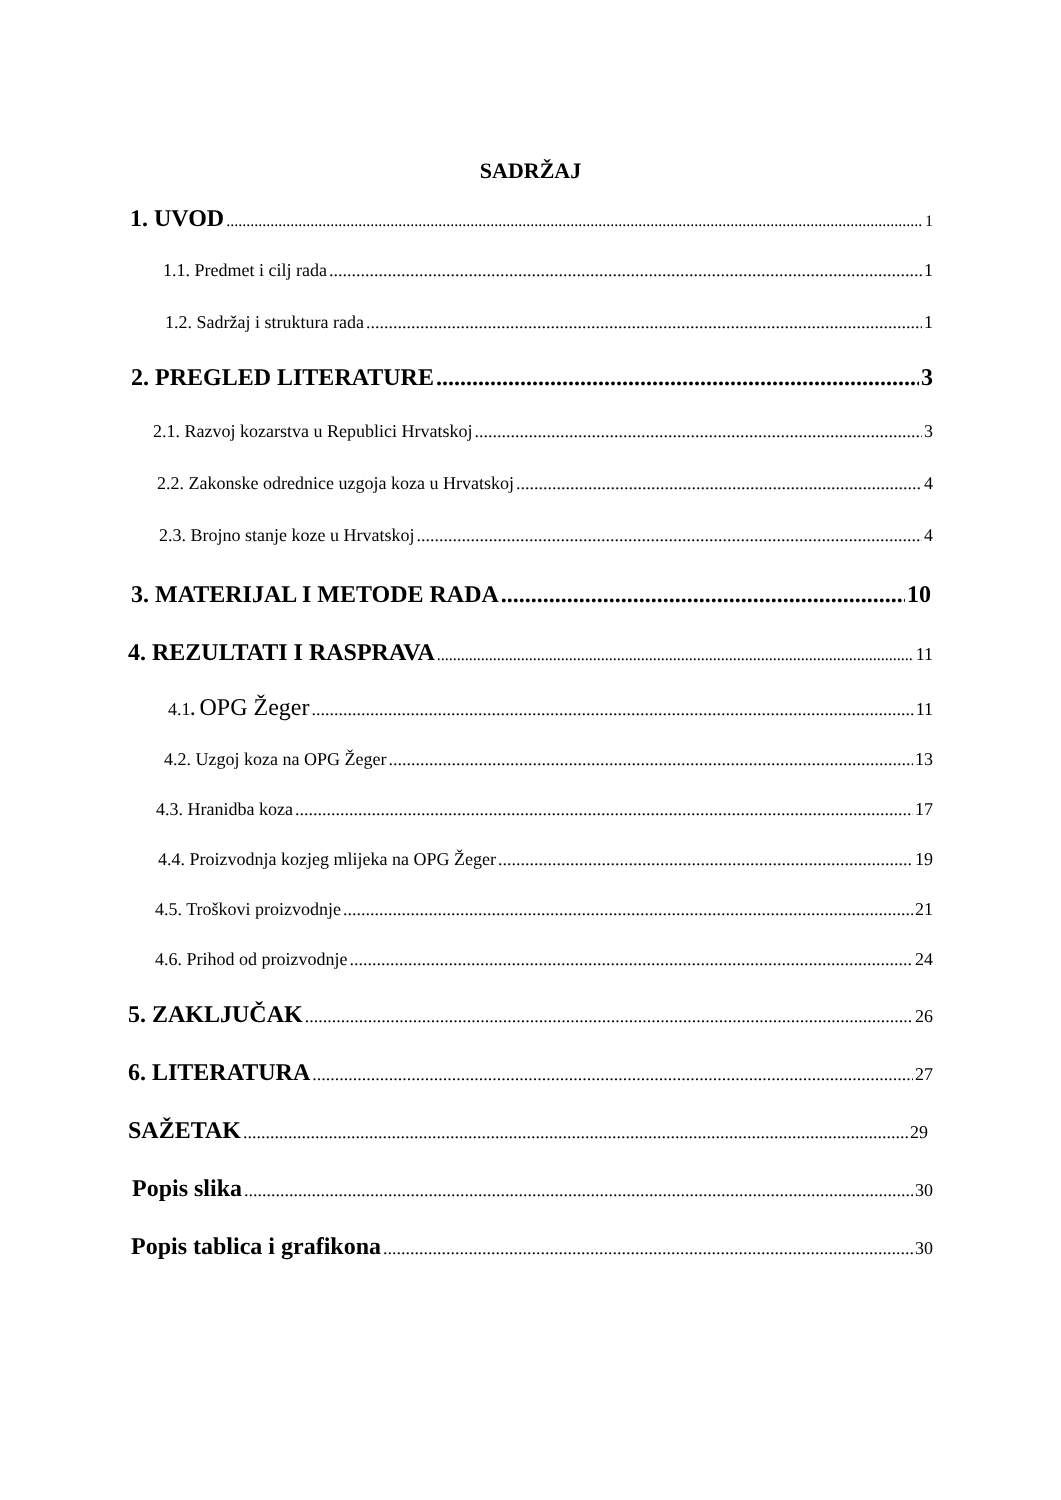SADRŽAJ
1. UVOD 1
1.1. Predmet i cilj rada 1
1.2. Sadržaj i struktura rada 1
2. PREGLED LITERATURE 3
2.1. Razvoj kozarstva u Republici Hrvatskoj 3
2.2. Zakonske odrednice uzgoja koza u Hrvatskoj 4
2.3. Brojno stanje koze u Hrvatskoj 4
3. MATERIJAL I METODE RADA 10
4. REZULTATI I RASPRAVA 11
4.1. OPG Žeger 11
4.2. Uzgoj koza na OPG Žeger 13
4.3. Hranidba koza 17
4.4. Proizvodnja kozjeg mlijeka na OPG Žeger 19
4.5. Troškovi proizvodnje 21
4.6. Prihod od proizvodnje 24
5. ZAKLJUČAK 26
6. LITERATURA 27
SAŽETAK 29
Popis slika 30
Popis tablica i grafikona 30